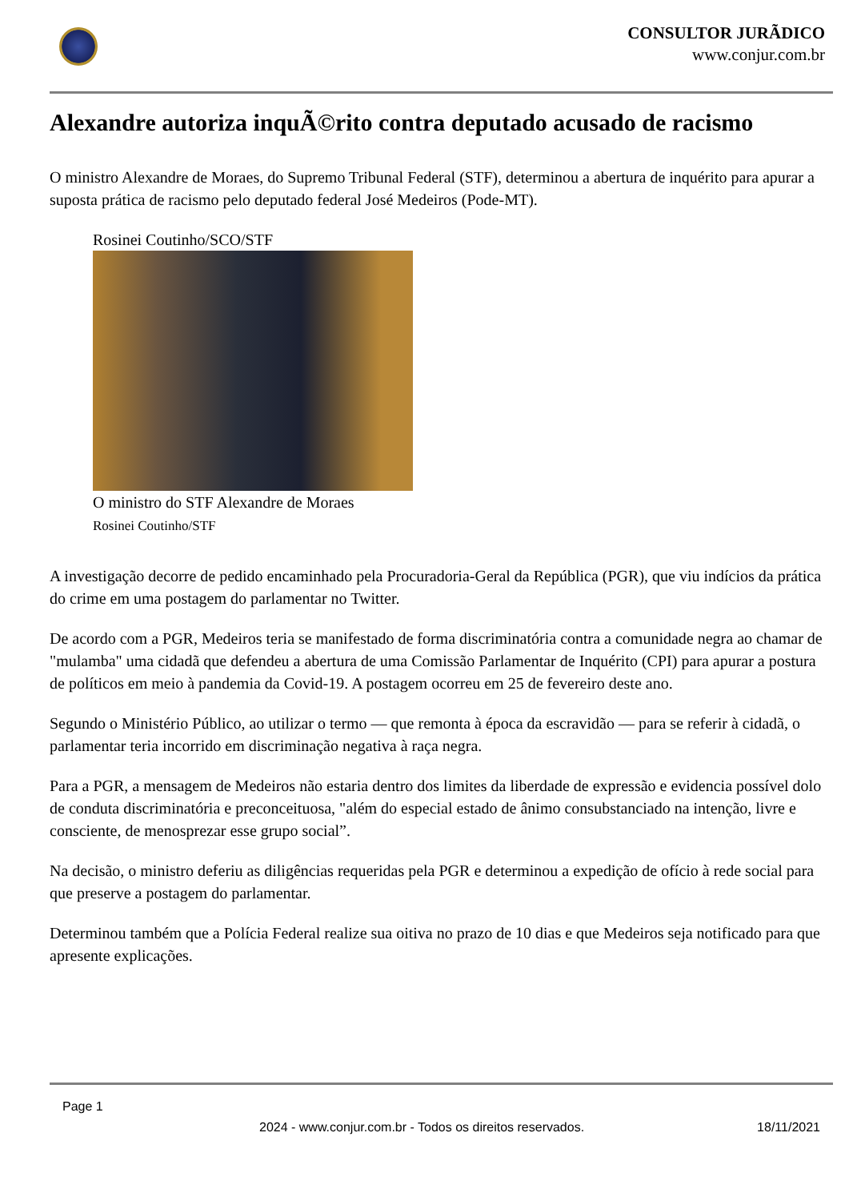CONSULTOR JURÃDICO
www.conjur.com.br
Alexandre autoriza inquÃ©rito contra deputado acusado de racismo
O ministro Alexandre de Moraes, do Supremo Tribunal Federal (STF), determinou a abertura de inquérito para apurar a suposta prática de racismo pelo deputado federal José Medeiros (Pode-MT).
Rosinei Coutinho/SCO/STF
O ministro do STF Alexandre de Moraes
Rosinei Coutinho/STF
A investigação decorre de pedido encaminhado pela Procuradoria-Geral da República (PGR), que viu indícios da prática do crime em uma postagem do parlamentar no Twitter.
De acordo com a PGR, Medeiros teria se manifestado de forma discriminatória contra a comunidade negra ao chamar de "mulamba" uma cidadã que defendeu a abertura de uma Comissão Parlamentar de Inquérito (CPI) para apurar a postura de políticos em meio à pandemia da Covid-19. A postagem ocorreu em 25 de fevereiro deste ano.
Segundo o Ministério Público, ao utilizar o termo — que remonta à época da escravidão — para se referir à cidadã, o parlamentar teria incorrido em discriminação negativa à raça negra.
Para a PGR, a mensagem de Medeiros não estaria dentro dos limites da liberdade de expressão e evidencia possível dolo de conduta discriminatória e preconceituosa, "além do especial estado de ânimo consubstanciado na intenção, livre e consciente, de menosprezar esse grupo social”.
Na decisão, o ministro deferiu as diligências requeridas pela PGR e determinou a expedição de ofício à rede social para que preserve a postagem do parlamentar.
Determinou também que a Polícia Federal realize sua oitiva no prazo de 10 dias e que Medeiros seja notificado para que apresente explicações.
Page 1
2024 - www.conjur.com.br - Todos os direitos reservados. 18/11/2021